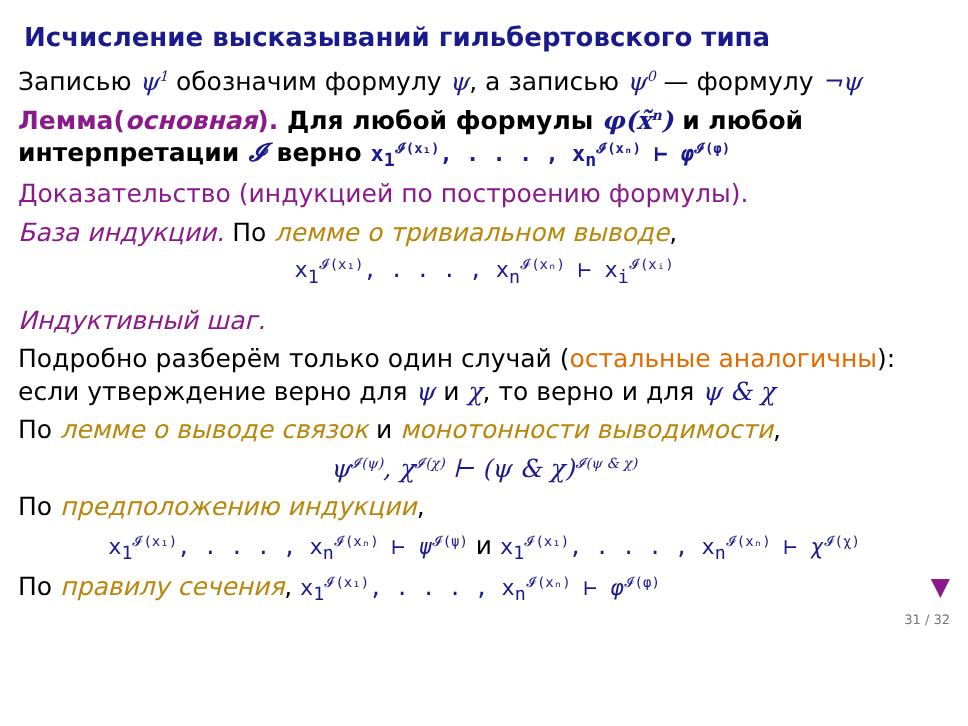Исчисление высказываний гильбертовского типа
Записью ψ<sup>1</sup> обозначим формулу ψ, а записью ψ<sup>0</sup> — формулу ¬ψ
Лемма(основная). Для любой формулы φ(x̃<sup>n</sup>) и любой интерпретации 𝓘 верно x<sub>1</sub><sup>𝓘(x₁)</sup>, . . . , x<sub>n</sub><sup>𝓘(xₙ)</sup> ⊢ φ<sup>𝓘(φ)</sup>
Доказательство (индукцией по построению формулы).
База индукции. По лемме о тривиальном выводе,
x<sub>1</sub><sup>𝓘(x₁)</sup>, . . . , x<sub>n</sub><sup>𝓘(xₙ)</sup> ⊢ x<sub>i</sub><sup>𝓘(xᵢ)</sup>
Индуктивный шаг.
Подробно разберём только один случай (остальные аналогичны): если утверждение верно для ψ и χ, то верно и для ψ & χ
По лемме о выводе связок и монотонности выводимости,
ψ<sup>𝓘(ψ)</sup>, χ<sup>𝓘(χ)</sup> ⊢ (ψ & χ)<sup>𝓘(ψ & χ)</sup>
По предположению индукции,
x<sub>1</sub><sup>𝓘(x₁)</sup>, . . . , x<sub>n</sub><sup>𝓘(xₙ)</sup> ⊢ ψ<sup>𝓘(ψ)</sup> и x<sub>1</sub><sup>𝓘(x₁)</sup>, . . . , x<sub>n</sub><sup>𝓘(xₙ)</sup> ⊢ χ<sup>𝓘(χ)</sup>
По правилу сечения, x<sub>1</sub><sup>𝓘(x₁)</sup>, . . . , x<sub>n</sub><sup>𝓘(xₙ)</sup> ⊢ φ<sup>𝓘(φ)</sup> ▼
31 / 32